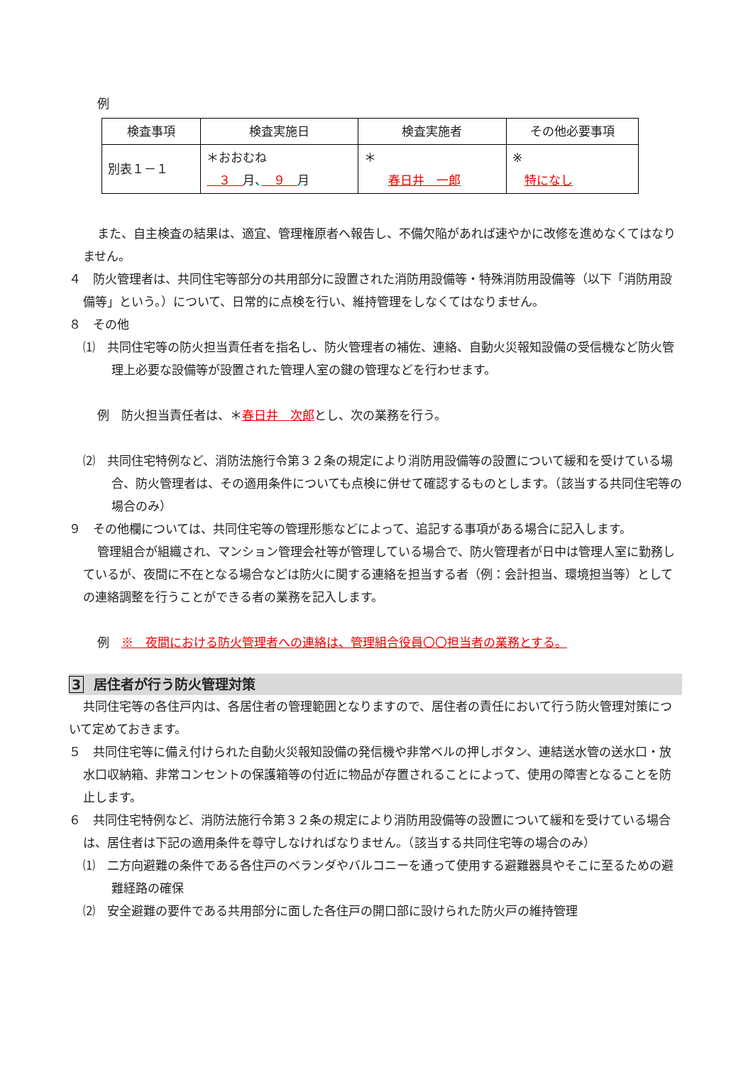例
| 検査事項 | 検査実施日 | 検査実施者 | その他必要事項 |
| --- | --- | --- | --- |
| 別表１－１ | ＊おおむね ３ 月、 ９ 月 | ＊ 春日井 一郎 | ※ 特になし |
また、自主検査の結果は、適宜、管理権原者へ報告し、不備欠陥があれば速やかに改修を進めなくてはなりません。
４　防火管理者は、共同住宅等部分の共用部分に設置された消防用設備等・特殊消防用設備等（以下「消防用設備等」という。）について、日常的に点検を行い、維持管理をしなくてはなりません。
８　その他
⑴　共同住宅等の防火担当責任者を指名し、防火管理者の補佐、連絡、自動火災報知設備の受信機など防火管理上必要な設備等が設置された管理人室の鍵の管理などを行わせます。
例　防火担当責任者は、＊春日井　次郎とし、次の業務を行う。
⑵　共同住宅特例など、消防法施行令第３２条の規定により消防用設備等の設置について緩和を受けている場合、防火管理者は、その適用条件についても点検に併せて確認するものとします。（該当する共同住宅等の場合のみ）
９　その他欄については、共同住宅等の管理形態などによって、追記する事項がある場合に記入します。
管理組合が組織され、マンション管理会社等が管理している場合で、防火管理者が日中は管理人室に勤務しているが、夜間に不在となる場合などは防火に関する連絡を担当する者（例：会計担当、環境担当等）としての連絡調整を行うことができる者の業務を記入します。
例　※　夜間における防火管理者への連絡は、管理組合役員〇〇担当者の業務とする。
3 居住者が行う防火管理対策
共同住宅等の各住戸内は、各居住者の管理範囲となりますので、居住者の責任において行う防火管理対策について定めておきます。
５　共同住宅等に備え付けられた自動火災報知設備の発信機や非常ベルの押しボタン、連結送水管の送水口・放水口収納箱、非常コンセントの保護箱等の付近に物品が存置されることによって、使用の障害となることを防止します。
６　共同住宅特例など、消防法施行令第３２条の規定により消防用設備等の設置について緩和を受けている場合は、居住者は下記の適用条件を尊守しなければなりません。（該当する共同住宅等の場合のみ）
⑴　二方向避難の条件である各住戸のベランダやバルコニーを通って使用する避難器具やそこに至るための避難経路の確保
⑵　安全避難の要件である共用部分に面した各住戸の開口部に設けられた防火戸の維持管理